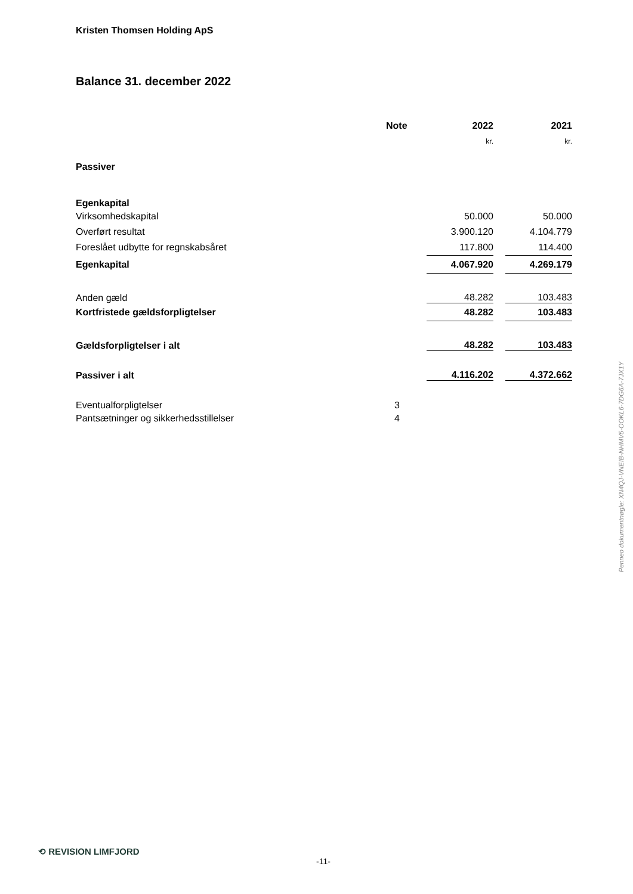Kristen Thomsen Holding ApS
Balance 31. december 2022
| | Note | 2022 | | 2021 |
| --- | --- | --- | --- | --- |
| | | kr. | | kr. |
| Passiver | | | | |
| Egenkapital | | | | |
| Virksomhedskapital | | 50.000 | | 50.000 |
| Overført resultat | | 3.900.120 | | 4.104.779 |
| Foreslået udbytte for regnskabsåret | | 117.800 | | 114.400 |
| Egenkapital | | 4.067.920 | | 4.269.179 |
| Anden gæld | | 48.282 | | 103.483 |
| Kortfristede gældsforpligtelser | | 48.282 | | 103.483 |
| Gældsforpligtelser i alt | | 48.282 | | 103.483 |
| Passiver i alt | | 4.116.202 | | 4.372.662 |
| Eventualforpligtelser | 3 | | | |
| Pantsætninger og sikkerhedsstillelser | 4 | | | |
Penneo dokumentnøgle: XN4QJ-VNEIB-NHMV5-OOKL6-7DG6A-7JX1Y
⟲ REVISION LIMFJORD
-11-